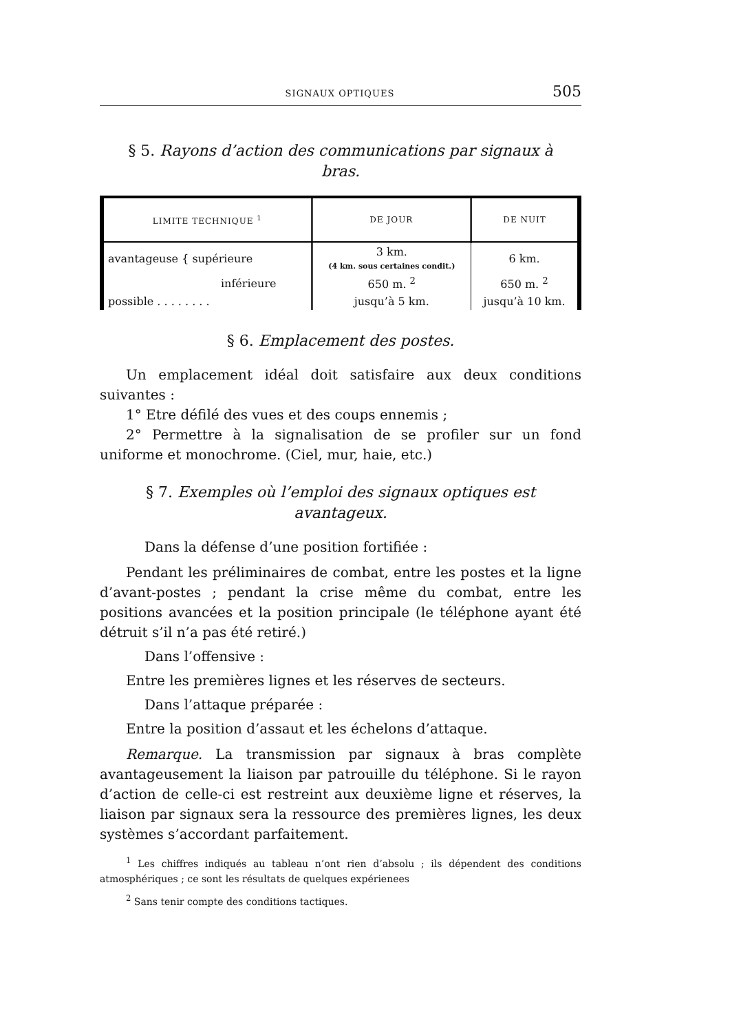SIGNAUX OPTIQUES 505
§ 5. Rayons d’action des communications par signaux à bras.
| LIMITE TECHNIQUE <sup>1</sup> | DE JOUR | DE NUIT |
| --- | --- | --- |
| avantageuse { supérieure | 3 km. (4 km. sous certaines condit.) | 6 km. |
| inférieure | 650 m. <sup>2</sup> | 650 m. <sup>2</sup> |
| possible . . . . . . . . | jusqu’à 5 km. | jusqu’à 10 km. |
§ 6. Emplacement des postes.
Un emplacement idéal doit satisfaire aux deux conditions suivantes :
1° Etre défilé des vues et des coups ennemis ;
2° Permettre à la signalisation de se profiler sur un fond uniforme et monochrome. (Ciel, mur, haie, etc.)
§ 7. Exemples où l’emploi des signaux optiques est avantageux.
Dans la défense d’une position fortifiée :
Pendant les préliminaires de combat, entre les postes et la ligne d’avant-postes ; pendant la crise même du combat, entre les positions avancées et la position principale (le téléphone ayant été détruit s’il n’a pas été retiré.)
Dans l’offensive :
Entre les premières lignes et les réserves de secteurs.
Dans l’attaque préparée :
Entre la position d’assaut et les échelons d’attaque.
Remarque. La transmission par signaux à bras complète avantageusement la liaison par patrouille du téléphone. Si le rayon d’action de celle-ci est restreint aux deuxième ligne et réserves, la liaison par signaux sera la ressource des premières lignes, les deux systèmes s’accordant parfaitement.
<sup>1</sup> Les chiffres indiqués au tableau n’ont rien d’absolu ; ils dépendent des conditions atmosphériques ; ce sont les résultats de quelques expérienees
<sup>2</sup> Sans tenir compte des conditions tactiques.